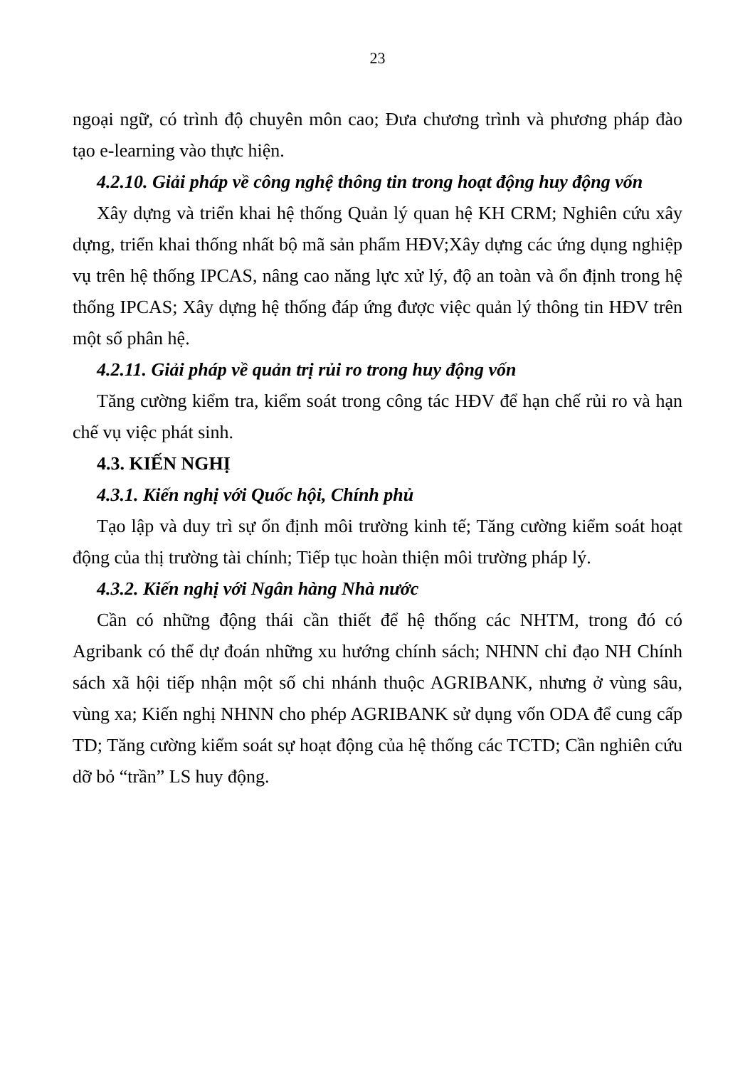23
ngoại ngữ, có trình độ chuyên môn cao; Đưa chương trình và phương pháp đào tạo e-learning vào thực hiện.
4.2.10. Giải pháp về công nghệ thông tin trong hoạt động huy động vốn
Xây dựng và triển khai hệ thống Quản lý quan hệ KH CRM; Nghiên cứu xây dựng, triển khai thống nhất bộ mã sản phẩm HĐV;Xây dựng các ứng dụng nghiệp vụ trên hệ thống IPCAS, nâng cao năng lực xử lý, độ an toàn và ổn định trong hệ thống IPCAS; Xây dựng hệ thống đáp ứng được việc quản lý thông tin HĐV trên một số phân hệ.
4.2.11. Giải pháp về quản trị rủi ro trong huy động vốn
Tăng cường kiểm tra, kiểm soát trong công tác HĐV để hạn chế rủi ro và hạn chế vụ việc phát sinh.
4.3. KIẾN NGHỊ
4.3.1. Kiến nghị với Quốc hội, Chính phủ
Tạo lập và duy trì sự ổn định môi trường kinh tế; Tăng cường kiểm soát hoạt động của thị trường tài chính; Tiếp tục hoàn thiện môi trường pháp lý.
4.3.2. Kiến nghị với Ngân hàng Nhà nước
Cần có những động thái cần thiết để hệ thống các NHTM, trong đó có Agribank có thể dự đoán những xu hướng chính sách; NHNN chỉ đạo NH Chính sách xã hội tiếp nhận một số chi nhánh thuộc AGRIBANK, nhưng ở vùng sâu, vùng xa; Kiến nghị NHNN cho phép AGRIBANK sử dụng vốn ODA để cung cấp TD; Tăng cường kiểm soát sự hoạt động của hệ thống các TCTD; Cần nghiên cứu dỡ bỏ “trần” LS huy động.